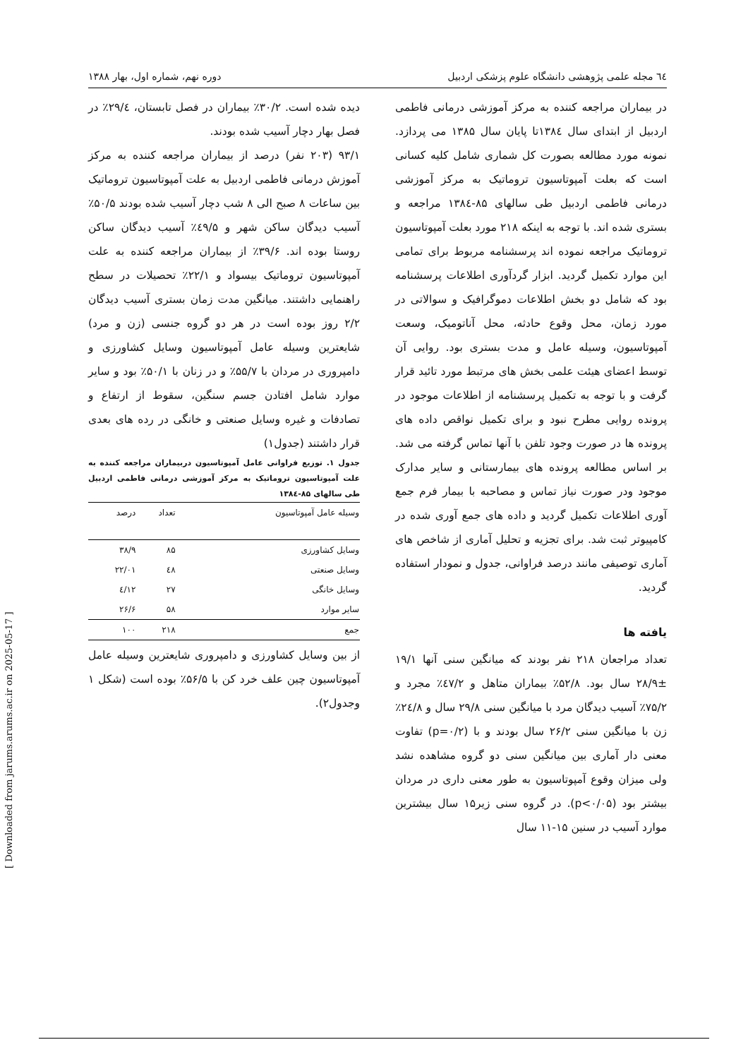٦٤ مجله علمی پژوهشی دانشگاه علوم پزشکی اردبیل دوره نهم، شماره اول، بهار ۱۳۸۸
در بیماران مراجعه کننده به مرکز آموزشی درمانی فاطمی اردبیل از ابتدای سال ۱۳۸٤تا پایان سال ۱۳۸۵ می پردازد. نمونه مورد مطالعه بصورت کل شماری شامل کلیه کسانی است که بعلت آمپوتاسیون تروماتیک به مرکز آموزشی درمانی فاطمی اردبیل طی سالهای ۸۵-۱۳۸٤ مراجعه و بستری شده اند. با توجه به اینکه ۲۱۸ مورد بعلت آمپوتاسیون تروماتیک مراجعه نموده اند پرسشنامه مربوط برای تمامی این موارد تکمیل گردید. ابزار گردآوری اطلاعات پرسشنامه بود که شامل دو بخش اطلاعات دموگرافیک و سوالاتی در مورد زمان، محل وقوع حادثه، محل آناتومیک، وسعت آمپوتاسیون، وسیله عامل و مدت بستری بود. روایی آن توسط اعضای هیئت علمی بخش های مرتبط مورد تائید قرار گرفت و با توجه به تکمیل پرسشنامه از اطلاعات موجود در پرونده روایی مطرح نبود و برای تکمیل نواقص داده های پرونده ها در صورت وجود تلفن با آنها تماس گرفته می شد. بر اساس مطالعه پرونده های بیمارستانی و سایر مدارک موجود ودر صورت نیاز تماس و مصاحبه با بیمار فرم جمع آوری اطلاعات تکمیل گردید و داده های جمع آوری شده در کامپیوتر ثبت شد. برای تجزیه و تحلیل آماری از شاخص های آماری توصیفی مانند درصد فراوانی، جدول و نمودار استفاده گردید.
یافته ها
تعداد مراجعان ۲۱۸ نفر بودند که میانگین سنی آنها ۱۹/۱ ±۲۸/۹ سال بود. ۵۲/۸٪ بیماران متاهل و ٤۷/۲٪ مجرد و ۷۵/۲٪ آسیب دیدگان مرد با میانگین سنی ۲۹/۸ سال و ۲٤/۸٪ زن با میانگین سنی ۲۶/۲ سال بودند و با (p=۰/۲) تفاوت معنی دار آماری بین میانگین سنی دو گروه مشاهده نشد ولی میزان وقوع آمپوتاسیون به طور معنی داری در مردان بیشتر بود (p<۰/۰۵). در گروه سنی زیر۱۵ سال بیشترین موارد آسیب در سنین ۱۵-۱۱ سال
دیده شده است. ۳۰/۲٪ بیماران در فصل تابستان، ۲۹/٤٪ در فصل بهار دچار آسیب شده بودند.
۹۳/۱ (۲۰۳ نفر) درصد از بیماران مراجعه کننده به مرکز آموزش درمانی فاطمی اردبیل به علت آمپوتاسیون تروماتیک بین ساعات ۸ صبح الی ۸ شب دچار آسیب شده بودند ۵۰/۵٪ آسیب دیدگان ساکن شهر و ٤۹/۵٪ آسیب دیدگان ساکن روستا بوده اند. ۳۹/۶٪ از بیماران مراجعه کننده به علت آمپوتاسیون تروماتیک بیسواد و ۲۲/۱٪ تحصیلات در سطح راهنمایی داشتند. میانگین مدت زمان بستری آسیب دیدگان ۲/۲ روز بوده است در هر دو گروه جنسی (زن و مرد) شایعترین وسیله عامل آمپوتاسیون وسایل کشاورزی و دامپروری در مردان با ۵۵/۷٪ و در زنان با ۵۰/۱٪ بود و سایر موارد شامل افتادن جسم سنگین، سقوط از ارتفاع و تصادفات و غیره وسایل صنعتی و خانگی در رده های بعدی قرار داشتند (جدول۱)
جدول ۱. توزیع فراوانی عامل آمپوتاسیون دربیماران مراجعه کننده به علت آمپوتاسیون تروماتیک به مرکز آموزشی درمانی فاطمی اردبیل طی سالهای ۸۵-۱۳۸٤
| وسیله عامل آمپوتاسیون | تعداد | درصد |
| --- | --- | --- |
| وسایل کشاورزی | ۸۵ | ۳۸/۹ |
| وسایل صنعتی | ٤۸ | ۲۲/۰۱ |
| وسایل خانگی | ۲۷ | ۱۲/٤ |
| سایر موارد | ۵۸ | ۲۶/۶ |
| جمع | ۲۱۸ | ۱۰۰ |
از بین وسایل کشاورزی و دامپروری شایعترین وسیله عامل آمپوتاسیون چین علف خرد کن با ۵۶/۵٪ بوده است (شکل ۱ وجدول۲).
[ Downloaded from jarums.arums.ac.ir on 2025-05-17 ]